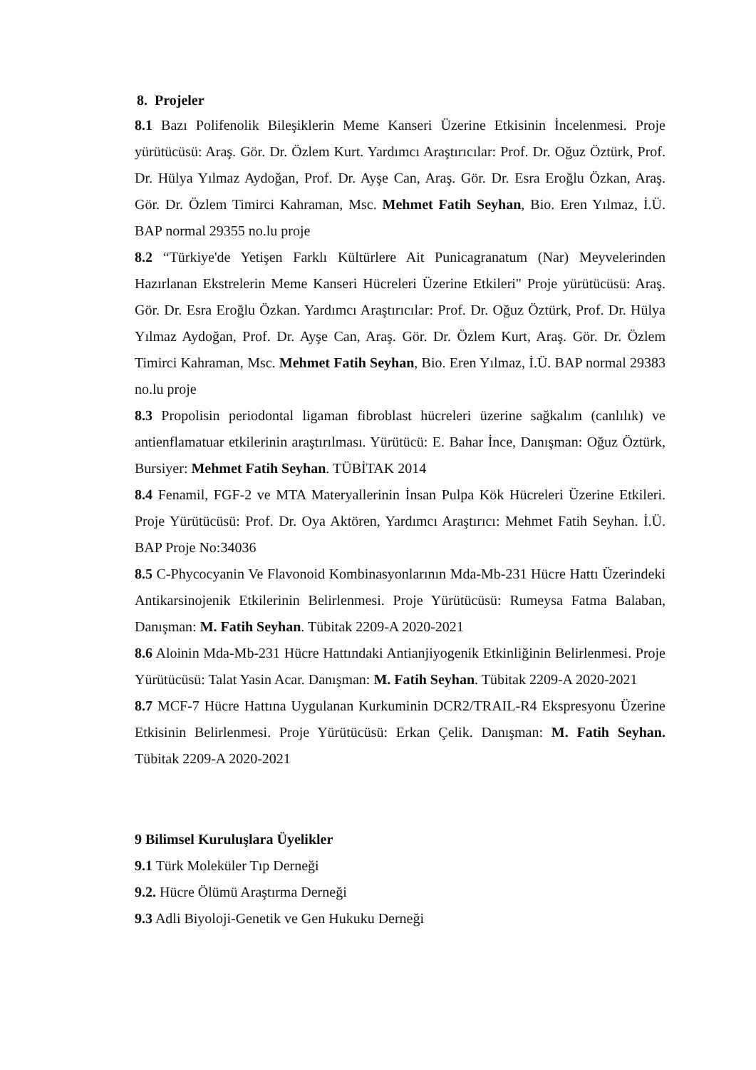8. Projeler
8.1 Bazı Polifenolik Bileşiklerin Meme Kanseri Üzerine Etkisinin İncelenmesi. Proje yürütücüsü: Araş. Gör. Dr. Özlem Kurt. Yardımcı Araştırıcılar: Prof. Dr. Oğuz Öztürk, Prof. Dr. Hülya Yılmaz Aydoğan, Prof. Dr. Ayşe Can, Araş. Gör. Dr. Esra Eroğlu Özkan, Araş. Gör. Dr. Özlem Timirci Kahraman, Msc. Mehmet Fatih Seyhan, Bio. Eren Yılmaz, İ.Ü. BAP normal 29355 no.lu proje
8.2 “Türkiye'de Yetişen Farklı Kültürlere Ait Punicagranatum (Nar) Meyvelerinden Hazırlanan Ekstrelerin Meme Kanseri Hücreleri Üzerine Etkileri" Proje yürütücüsü: Araş. Gör. Dr. Esra Eroğlu Özkan. Yardımcı Araştırıcılar: Prof. Dr. Oğuz Öztürk, Prof. Dr. Hülya Yılmaz Aydoğan, Prof. Dr. Ayşe Can, Araş. Gör. Dr. Özlem Kurt, Araş. Gör. Dr. Özlem Timirci Kahraman, Msc. Mehmet Fatih Seyhan, Bio. Eren Yılmaz, İ.Ü. BAP normal 29383 no.lu proje
8.3 Propolisin periodontal ligaman fibroblast hücreleri üzerine sağkalım (canlılık) ve antienflamatuar etkilerinin araştırılması. Yürütücü: E. Bahar İnce, Danışman: Oğuz Öztürk, Bursiyer: Mehmet Fatih Seyhan. TÜBİTAK 2014
8.4 Fenamil, FGF-2 ve MTA Materyallerinin İnsan Pulpa Kök Hücreleri Üzerine Etkileri. Proje Yürütücüsü: Prof. Dr. Oya Aktören, Yardımcı Araştırıcı: Mehmet Fatih Seyhan. İ.Ü. BAP Proje No:34036
8.5 C-Phycocyanin Ve Flavonoid Kombinasyonlarının Mda-Mb-231 Hücre Hattı Üzerindeki Antikarsinojenik Etkilerinin Belirlenmesi. Proje Yürütücüsü: Rumeysa Fatma Balaban, Danışman: M. Fatih Seyhan. Tübitak 2209-A 2020-2021
8.6 Aloinin Mda-Mb-231 Hücre Hattındaki Antianjiyogenik Etkinliğinin Belirlenmesi. Proje Yürütücüsü: Talat Yasin Acar. Danışman: M. Fatih Seyhan. Tübitak 2209-A 2020-2021
8.7 MCF-7 Hücre Hattına Uygulanan Kurkuminin DCR2/TRAIL-R4 Ekspresyonu Üzerine Etkisinin Belirlenmesi. Proje Yürütücüsü: Erkan Çelik. Danışman: M. Fatih Seyhan. Tübitak 2209-A 2020-2021
9 Bilimsel Kuruluşlara Üyelikler
9.1 Türk Moleküler Tıp Derneği
9.2. Hücre Ölümü Araştırma Derneği
9.3 Adli Biyoloji-Genetik ve Gen Hukuku Derneği